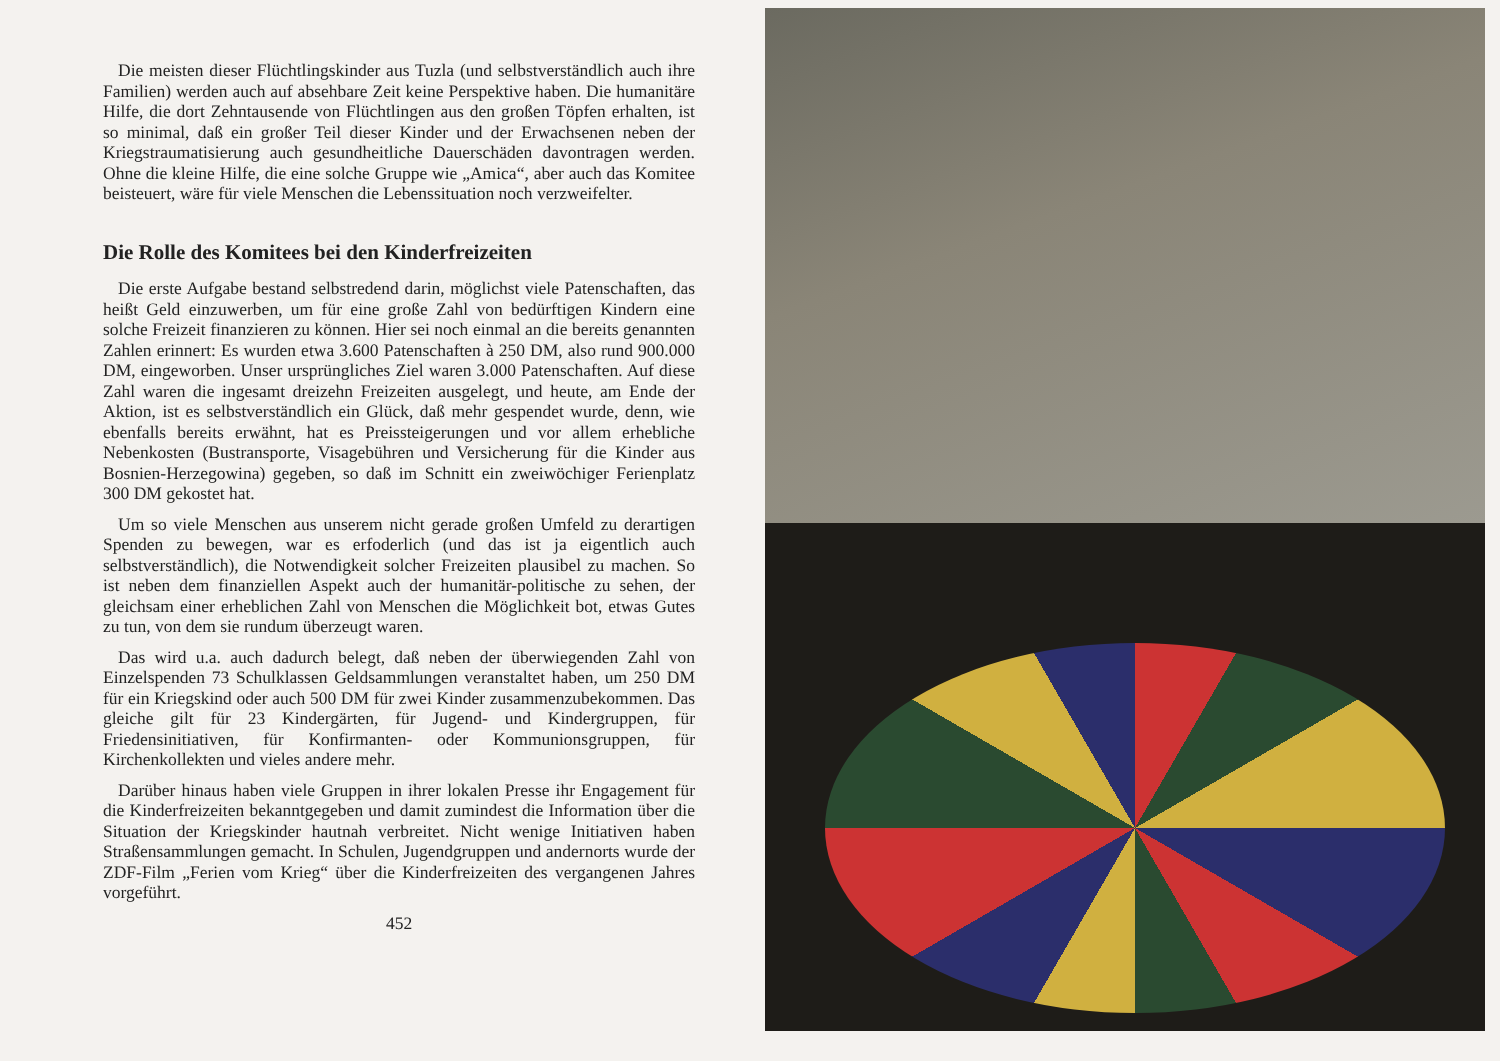Die meisten dieser Flüchtlingskinder aus Tuzla (und selbstverständlich auch ihre Familien) werden auch auf absehbare Zeit keine Perspektive haben. Die humanitäre Hilfe, die dort Zehntausende von Flüchtlingen aus den großen Töpfen erhalten, ist so minimal, daß ein großer Teil dieser Kinder und der Erwachsenen neben der Kriegstraumatisierung auch gesundheitliche Dauerschäden davontragen werden. Ohne die kleine Hilfe, die eine solche Gruppe wie „Amica“, aber auch das Komitee beisteuert, wäre für viele Menschen die Lebenssituation noch verzweifelter.
Die Rolle des Komitees bei den Kinderfreizeiten
Die erste Aufgabe bestand selbstredend darin, möglichst viele Patenschaften, das heißt Geld einzuwerben, um für eine große Zahl von bedürftigen Kindern eine solche Freizeit finanzieren zu können. Hier sei noch einmal an die bereits genannten Zahlen erinnert: Es wurden etwa 3.600 Patenschaften à 250 DM, also rund 900.000 DM, eingeworben. Unser ursprüngliches Ziel waren 3.000 Patenschaften. Auf diese Zahl waren die ingesamt dreizehn Freizeiten ausgelegt, und heute, am Ende der Aktion, ist es selbstverständlich ein Glück, daß mehr gespendet wurde, denn, wie ebenfalls bereits erwähnt, hat es Preissteigerungen und vor allem erhebliche Nebenkosten (Bustransporte, Visagebühren und Versicherung für die Kinder aus Bosnien-Herzegowina) gegeben, so daß im Schnitt ein zweiwöchiger Ferienplatz 300 DM gekostet hat.
Um so viele Menschen aus unserem nicht gerade großen Umfeld zu derartigen Spenden zu bewegen, war es erfoderlich (und das ist ja eigentlich auch selbstverständlich), die Notwendigkeit solcher Freizeiten plausibel zu machen. So ist neben dem finanziellen Aspekt auch der humanitär-politische zu sehen, der gleichsam einer erheblichen Zahl von Menschen die Möglichkeit bot, etwas Gutes zu tun, von dem sie rundum überzeugt waren.
Das wird u.a. auch dadurch belegt, daß neben der überwiegenden Zahl von Einzelspenden 73 Schulklassen Geldsammlungen veranstaltet haben, um 250 DM für ein Kriegskind oder auch 500 DM für zwei Kinder zusammenzubekommen. Das gleiche gilt für 23 Kindergärten, für Jugend- und Kindergruppen, für Friedensinitiativen, für Konfirmanten- oder Kommunionsgruppen, für Kirchenkollekten und vieles andere mehr.
Darüber hinaus haben viele Gruppen in ihrer lokalen Presse ihr Engagement für die Kinderfreizeiten bekanntgegeben und damit zumindest die Information über die Situation der Kriegskinder hautnah verbreitet. Nicht wenige Initiativen haben Straßensammlungen gemacht. In Schulen, Jugendgruppen und andernorts wurde der ZDF-Film „Ferien vom Krieg“ über die Kinderfreizeiten des vergangenen Jahres vorgeführt.
452